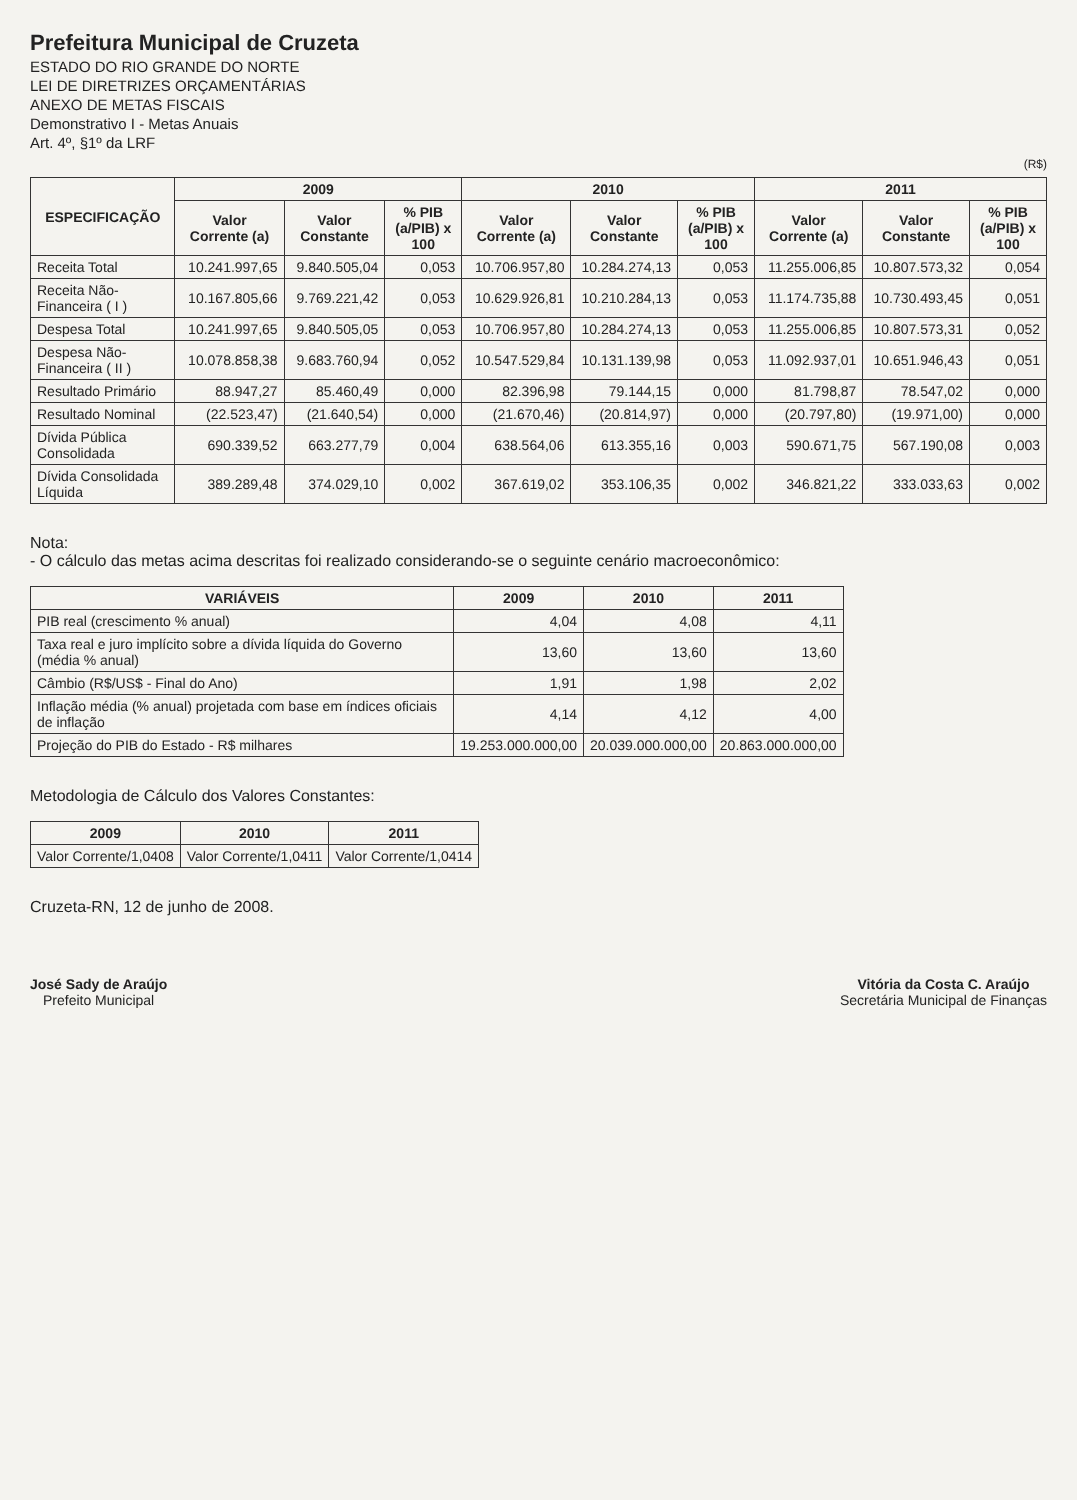Prefeitura Municipal de Cruzeta
ESTADO DO RIO GRANDE DO NORTE
LEI DE DIRETRIZES ORÇAMENTÁRIAS
ANEXO DE METAS FISCAIS
Demonstrativo I - Metas Anuais
Art. 4º, §1º da LRF
(R$)
| ESPECIFICAÇÃO | 2009 | | | 2010 | | | 2011 | | |
| --- | --- | --- | --- | --- | --- | --- | --- | --- | --- |
| | Valor Corrente (a) | Valor Constante | % PIB (a/PIB) x 100 | Valor Corrente (a) | Valor Constante | % PIB (a/PIB) x 100 | Valor Corrente (a) | Valor Constante | % PIB (a/PIB) x 100 |
| Receita Total | 10.241.997,65 | 9.840.505,04 | 0,053 | 10.706.957,80 | 10.284.274,13 | 0,053 | 11.255.006,85 | 10.807.573,32 | 0,054 |
| Receita Não-Financeira ( I ) | 10.167.805,66 | 9.769.221,42 | 0,053 | 10.629.926,81 | 10.210.284,13 | 0,053 | 11.174.735,88 | 10.730.493,45 | 0,051 |
| Despesa Total | 10.241.997,65 | 9.840.505,05 | 0,053 | 10.706.957,80 | 10.284.274,13 | 0,053 | 11.255.006,85 | 10.807.573,31 | 0,052 |
| Despesa Não-Financeira ( II ) | 10.078.858,38 | 9.683.760,94 | 0,052 | 10.547.529,84 | 10.131.139,98 | 0,053 | 11.092.937,01 | 10.651.946,43 | 0,051 |
| Resultado Primário | 88.947,27 | 85.460,49 | 0,000 | 82.396,98 | 79.144,15 | 0,000 | 81.798,87 | 78.547,02 | 0,000 |
| Resultado Nominal | (22.523,47) | (21.640,54) | 0,000 | (21.670,46) | (20.814,97) | 0,000 | (20.797,80) | (19.971,00) | 0,000 |
| Dívida Pública Consolidada | 690.339,52 | 663.277,79 | 0,004 | 638.564,06 | 613.355,16 | 0,003 | 590.671,75 | 567.190,08 | 0,003 |
| Dívida Consolidada Líquida | 389.289,48 | 374.029,10 | 0,002 | 367.619,02 | 353.106,35 | 0,002 | 346.821,22 | 333.033,63 | 0,002 |
Nota:
- O cálculo das metas acima descritas foi realizado considerando-se o seguinte cenário macroeconômico:
| VARIÁVEIS | 2009 | 2010 | 2011 |
| --- | --- | --- | --- |
| PIB real (crescimento % anual) | 4,04 | 4,08 | 4,11 |
| Taxa real e juro implícito sobre a dívida líquida do Governo (média % anual) | 13,60 | 13,60 | 13,60 |
| Câmbio (R$/US$ - Final do Ano) | 1,91 | 1,98 | 2,02 |
| Inflação média (% anual) projetada com base em índices oficiais de inflação | 4,14 | 4,12 | 4,00 |
| Projeção do PIB do Estado - R$ milhares | 19.253.000.000,00 | 20.039.000.000,00 | 20.863.000.000,00 |
Metodologia de Cálculo dos Valores Constantes:
| 2009 | 2010 | 2011 |
| --- | --- | --- |
| Valor Corrente/1,0408 | Valor Corrente/1,0411 | Valor Corrente/1,0414 |
Cruzeta-RN, 12 de junho de 2008.
José Sady de Araújo
Prefeito Municipal
Vitória da Costa C. Araújo
Secretária Municipal de Finanças